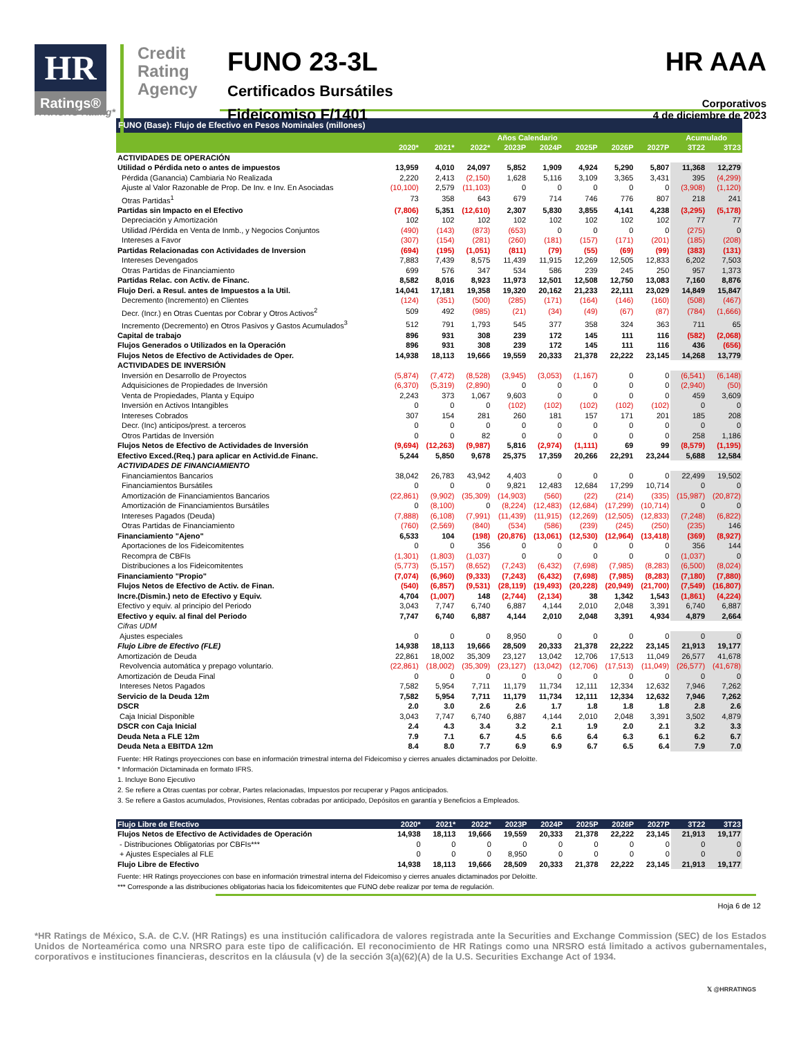HR
Ratings®
Credit Rating Agency
FUNO 23-3L
Certificados Bursátiles
Fideicomiso F/1401
HR AAA
Corporativos
4 de diciembre de 2023
A NRSRO Rating*
| FUNO (Base): Flujo de Efectivo en Pesos Nominales (millones) | | | | | | | | | | |
| | Años Calendario | | | | | | | | Acumulado | |
| | 2020* | 2021* | 2022* | 2023P | 2024P | 2025P | 2026P | 2027P | 3T22 | 3T23 |
| ACTIVIDADES DE OPERACIÓN | | | | | | | | | | |
| Utilidad o Pérdida neto o antes de impuestos | 13,959 | 4,010 | 24,097 | 5,852 | 1,909 | 4,924 | 5,290 | 5,807 | 11,368 | 12,279 |
| Pérdida (Ganancia) Cambiaria No Realizada | 2,220 | 2,413 | (2,150) | 1,628 | 5,116 | 3,109 | 3,365 | 3,431 | 395 | (4,299) |
| Ajuste al Valor Razonable de Prop. De Inv. e Inv. En Asociadas | (10,100) | 2,579 | (11,103) | 0 | 0 | 0 | 0 | 0 | (3,908) | (1,120) |
| Otras Partidas<sup>1</sup> | 73 | 358 | 643 | 679 | 714 | 746 | 776 | 807 | 218 | 241 |
| Partidas sin Impacto en el Efectivo | (7,806) | 5,351 | (12,610) | 2,307 | 5,830 | 3,855 | 4,141 | 4,238 | (3,295) | (5,178) |
| Depreciación y Amortización | 102 | 102 | 102 | 102 | 102 | 102 | 102 | 102 | 77 | 77 |
| Utilidad /Pérdida en Venta de Inmb., y Negocios Conjuntos | (490) | (143) | (873) | (653) | 0 | 0 | 0 | 0 | (275) | 0 |
| Intereses a Favor | (307) | (154) | (281) | (260) | (181) | (157) | (171) | (201) | (185) | (208) |
| Partidas Relacionadas con Actividades de Inversion | (694) | (195) | (1,051) | (811) | (79) | (55) | (69) | (99) | (383) | (131) |
| Intereses Devengados | 7,883 | 7,439 | 8,575 | 11,439 | 11,915 | 12,269 | 12,505 | 12,833 | 6,202 | 7,503 |
| Otras Partidas de Financiamiento | 699 | 576 | 347 | 534 | 586 | 239 | 245 | 250 | 957 | 1,373 |
| Partidas Relac. con Activ. de Financ. | 8,582 | 8,016 | 8,923 | 11,973 | 12,501 | 12,508 | 12,750 | 13,083 | 7,160 | 8,876 |
| Flujo Deri. a Resul. antes de Impuestos a la Util. | 14,041 | 17,181 | 19,358 | 19,320 | 20,162 | 21,233 | 22,111 | 23,029 | 14,849 | 15,847 |
| Decremento (Incremento) en Clientes | (124) | (351) | (500) | (285) | (171) | (164) | (146) | (160) | (508) | (467) |
| Decr. (Incr.) en Otras Cuentas por Cobrar y Otros Activos<sup>2</sup> | 509 | 492 | (985) | (21) | (34) | (49) | (67) | (87) | (784) | (1,666) |
| Incremento (Decremento) en Otros Pasivos y Gastos Acumulados<sup>3</sup> | 512 | 791 | 1,793 | 545 | 377 | 358 | 324 | 363 | 711 | 65 |
| Capital de trabajo | 896 | 931 | 308 | 239 | 172 | 145 | 111 | 116 | (582) | (2,068) |
| Flujos Generados o Utilizados en la Operación | 896 | 931 | 308 | 239 | 172 | 145 | 111 | 116 | 436 | (656) |
| Flujos Netos de Efectivo de Actividades de Oper. | 14,938 | 18,113 | 19,666 | 19,559 | 20,333 | 21,378 | 22,222 | 23,145 | 14,268 | 13,779 |
| ACTIVIDADES DE INVERSIÓN | | | | | | | | | | |
| Inversión en Desarrollo de Proyectos | (5,874) | (7,472) | (8,528) | (3,945) | (3,053) | (1,167) | 0 | 0 | (6,541) | (6,148) |
| Adquisiciones de Propiedades de Inversión | (6,370) | (5,319) | (2,890) | 0 | 0 | 0 | 0 | 0 | (2,940) | (50) |
| Venta de Propiedades, Planta y Equipo | 2,243 | 373 | 1,067 | 9,603 | 0 | 0 | 0 | 0 | 459 | 3,609 |
| Inversión en Activos Intangibles | 0 | 0 | 0 | (102) | (102) | (102) | (102) | (102) | 0 | 0 |
| Intereses Cobrados | 307 | 154 | 281 | 260 | 181 | 157 | 171 | 201 | 185 | 208 |
| Decr. (Inc) anticipos/prest. a terceros | 0 | 0 | 0 | 0 | 0 | 0 | 0 | 0 | 0 | 0 |
| Otros Partidas de Inversión | 0 | 0 | 82 | 0 | 0 | 0 | 0 | 0 | 258 | 1,186 |
| Flujos Netos de Efectivo de Actividades de Inversión | (9,694) | (12,263) | (9,987) | 5,816 | (2,974) | (1,111) | 69 | 99 | (8,579) | (1,195) |
| Efectivo Exced.(Req.) para aplicar en Activid.de Financ. | 5,244 | 5,850 | 9,678 | 25,375 | 17,359 | 20,266 | 22,291 | 23,244 | 5,688 | 12,584 |
| ACTIVIDADES DE FINANCIAMIENTO | | | | | | | | | | |
| Financiamientos Bancarios | 38,042 | 26,783 | 43,942 | 4,403 | 0 | 0 | 0 | 0 | 22,499 | 19,502 |
| Financiamientos Bursátiles | 0 | 0 | 0 | 9,821 | 12,483 | 12,684 | 17,299 | 10,714 | 0 | 0 |
| Amortización de Financiamientos Bancarios | (22,861) | (9,902) | (35,309) | (14,903) | (560) | (22) | (214) | (335) | (15,987) | (20,872) |
| Amortización de Financiamientos Bursátiles | 0 | (8,100) | 0 | (8,224) | (12,483) | (12,684) | (17,299) | (10,714) | 0 | 0 |
| Intereses Pagados (Deuda) | (7,888) | (6,108) | (7,991) | (11,439) | (11,915) | (12,269) | (12,505) | (12,833) | (7,248) | (6,822) |
| Otras Partidas de Financiamiento | (760) | (2,569) | (840) | (534) | (586) | (239) | (245) | (250) | (235) | 146 |
| Financiamiento "Ajeno" | 6,533 | 104 | (198) | (20,876) | (13,061) | (12,530) | (12,964) | (13,418) | (369) | (8,927) |
| Aportaciones de los Fideicomitentes | 0 | 0 | 356 | 0 | 0 | 0 | 0 | 0 | 356 | 144 |
| Recompra de CBFIs | (1,301) | (1,803) | (1,037) | 0 | 0 | 0 | 0 | 0 | (1,037) | 0 |
| Distribuciones a los Fideicomitentes | (5,773) | (5,157) | (8,652) | (7,243) | (6,432) | (7,698) | (7,985) | (8,283) | (6,500) | (8,024) |
| Financiamiento "Propio" | (7,074) | (6,960) | (9,333) | (7,243) | (6,432) | (7,698) | (7,985) | (8,283) | (7,180) | (7,880) |
| Flujos Netos de Efectivo de Activ. de Finan. | (540) | (6,857) | (9,531) | (28,119) | (19,493) | (20,228) | (20,949) | (21,700) | (7,549) | (16,807) |
| Incre.(Dismin.) neto de Efectivo y Equiv. | 4,704 | (1,007) | 148 | (2,744) | (2,134) | 38 | 1,342 | 1,543 | (1,861) | (4,224) |
| Efectivo y equiv. al principio del Periodo | 3,043 | 7,747 | 6,740 | 6,887 | 4,144 | 2,010 | 2,048 | 3,391 | 6,740 | 6,887 |
| Efectivo y equiv. al final del Periodo | 7,747 | 6,740 | 6,887 | 4,144 | 2,010 | 2,048 | 3,391 | 4,934 | 4,879 | 2,664 |
| Cifras UDM | | | | | | | | | | |
| Ajustes especiales | 0 | 0 | 0 | 8,950 | 0 | 0 | 0 | 0 | 0 | 0 |
| Flujo Libre de Efectivo (FLE) | 14,938 | 18,113 | 19,666 | 28,509 | 20,333 | 21,378 | 22,222 | 23,145 | 21,913 | 19,177 |
| Amortización de Deuda | 22,861 | 18,002 | 35,309 | 23,127 | 13,042 | 12,706 | 17,513 | 11,049 | 26,577 | 41,678 |
| Revolvencia automática y prepago voluntario. | (22,861) | (18,002) | (35,309) | (23,127) | (13,042) | (12,706) | (17,513) | (11,049) | (26,577) | (41,678) |
| Amortización de Deuda Final | 0 | 0 | 0 | 0 | 0 | 0 | 0 | 0 | 0 | 0 |
| Intereses Netos Pagados | 7,582 | 5,954 | 7,711 | 11,179 | 11,734 | 12,111 | 12,334 | 12,632 | 7,946 | 7,262 |
| Servicio de la Deuda 12m | 7,582 | 5,954 | 7,711 | 11,179 | 11,734 | 12,111 | 12,334 | 12,632 | 7,946 | 7,262 |
| DSCR | 2.0 | 3.0 | 2.6 | 2.6 | 1.7 | 1.8 | 1.8 | 1.8 | 2.8 | 2.6 |
| Caja Inicial Disponible | 3,043 | 7,747 | 6,740 | 6,887 | 4,144 | 2,010 | 2,048 | 3,391 | 3,502 | 4,879 |
| DSCR con Caja Inicial | 2.4 | 4.3 | 3.4 | 3.2 | 2.1 | 1.9 | 2.0 | 2.1 | 3.2 | 3.3 |
| Deuda Neta a FLE 12m | 7.9 | 7.1 | 6.7 | 4.5 | 6.6 | 6.4 | 6.3 | 6.1 | 6.2 | 6.7 |
| Deuda Neta a EBITDA 12m | 8.4 | 8.0 | 7.7 | 6.9 | 6.9 | 6.7 | 6.5 | 6.4 | 7.9 | 7.0 |
Fuente: HR Ratings proyecciones con base en información trimestral interna del Fideicomiso y cierres anuales dictaminados por Deloitte.
* Información Dictaminada en formato IFRS.
1. Incluye Bono Ejecutivo
2. Se refiere a Otras cuentas por cobrar, Partes relacionadas, Impuestos por recuperar y Pagos anticipados.
3. Se refiere a Gastos acumulados, Provisiones, Rentas cobradas por anticipado, Depósitos en garantía y Beneficios a Empleados.
| Flujo Libre de Efectivo | 2020* | 2021* | 2022* | 2023P | 2024P | 2025P | 2026P | 2027P | 3T22 | 3T23 |
| Flujos Netos de Efectivo de Actividades de Operación | 14,938 | 18,113 | 19,666 | 19,559 | 20,333 | 21,378 | 22,222 | 23,145 | 21,913 | 19,177 |
| - Distribuciones Obligatorias por CBFIs*** | 0 | 0 | 0 | 0 | 0 | 0 | 0 | 0 | 0 | 0 |
| + Ajustes Especiales al FLE | 0 | 0 | 0 | 8,950 | 0 | 0 | 0 | 0 | 0 | 0 |
| Flujo Libre de Efectivo | 14,938 | 18,113 | 19,666 | 28,509 | 20,333 | 21,378 | 22,222 | 23,145 | 21,913 | 19,177 |
Fuente: HR Ratings proyecciones con base en información trimestral interna del Fideicomiso y cierres anuales dictaminados por Deloitte.
*** Corresponde a las distribuciones obligatorias hacia los fideicomitentes que FUNO debe realizar por tema de regulación.
Hoja 6 de 12
*HR Ratings de México, S.A. de C.V. (HR Ratings) es una institución calificadora de valores registrada ante la Securities and Exchange Commission (SEC) de los Estados Unidos de Norteamérica como una NRSRO para este tipo de calificación. El reconocimiento de HR Ratings como una NRSRO está limitado a activos gubernamentales, corporativos e instituciones financieras, descritos en la cláusula (v) de la sección 3(a)(62)(A) de la U.S. Securities Exchange Act of 1934.
𝕏 @HRRATINGS